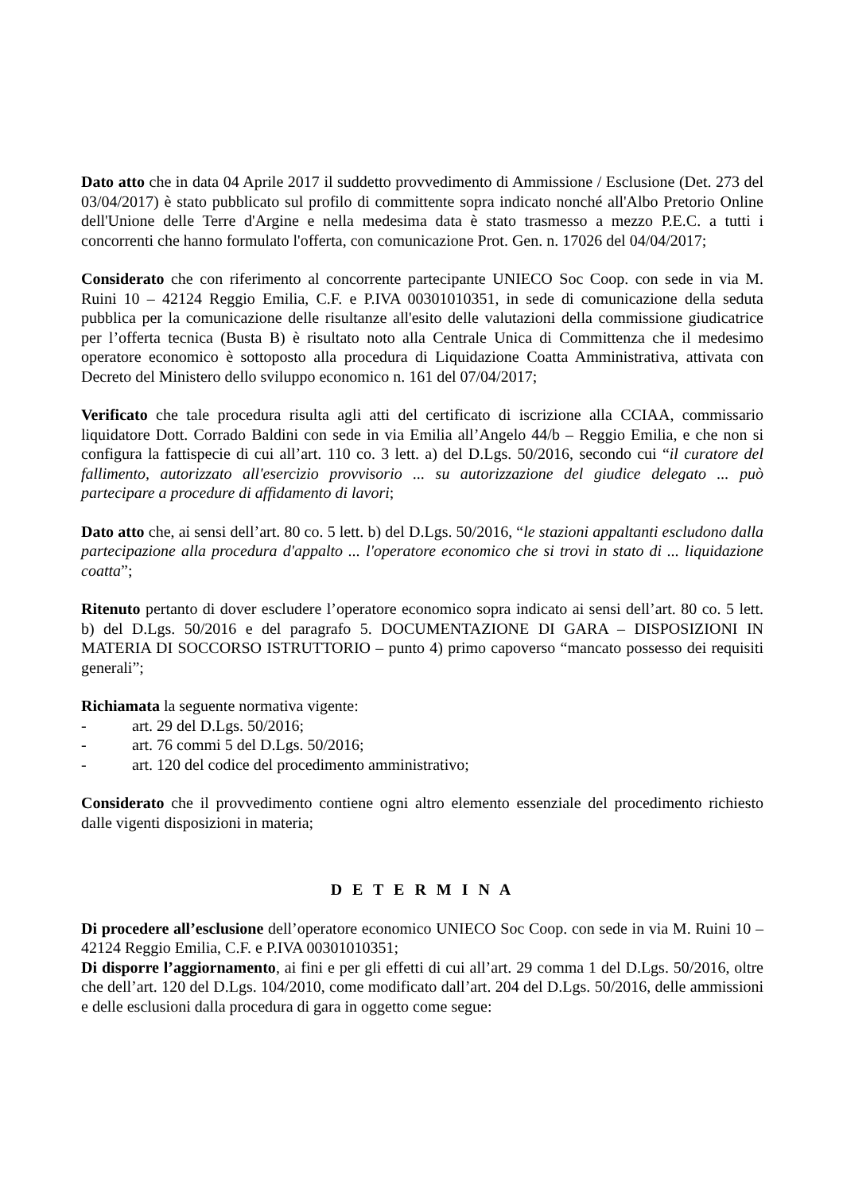Dato atto che in data 04 Aprile 2017 il suddetto provvedimento di Ammissione / Esclusione (Det. 273 del 03/04/2017) è stato pubblicato sul profilo di committente sopra indicato nonché all'Albo Pretorio Online dell'Unione delle Terre d'Argine e nella medesima data è stato trasmesso a mezzo P.E.C. a tutti i concorrenti che hanno formulato l'offerta, con comunicazione Prot. Gen. n. 17026 del 04/04/2017;
Considerato che con riferimento al concorrente partecipante UNIECO Soc Coop. con sede in via M. Ruini 10 – 42124 Reggio Emilia, C.F. e P.IVA 00301010351, in sede di comunicazione della seduta pubblica per la comunicazione delle risultanze all'esito delle valutazioni della commissione giudicatrice per l’offerta tecnica (Busta B) è risultato noto alla Centrale Unica di Committenza che il medesimo operatore economico è sottoposto alla procedura di Liquidazione Coatta Amministrativa, attivata con Decreto del Ministero dello sviluppo economico n. 161 del 07/04/2017;
Verificato che tale procedura risulta agli atti del certificato di iscrizione alla CCIAA, commissario liquidatore Dott. Corrado Baldini con sede in via Emilia all’Angelo 44/b – Reggio Emilia, e che non si configura la fattispecie di cui all’art. 110 co. 3 lett. a) del D.Lgs. 50/2016, secondo cui “il curatore del fallimento, autorizzato all'esercizio provvisorio ... su autorizzazione del giudice delegato ... può partecipare a procedure di affidamento di lavori;
Dato atto che, ai sensi dell’art. 80 co. 5 lett. b) del D.Lgs. 50/2016, “le stazioni appaltanti escludono dalla partecipazione alla procedura d'appalto ... l'operatore economico che si trovi in stato di ... liquidazione coatta”;
Ritenuto pertanto di dover escludere l’operatore economico sopra indicato ai sensi dell’art. 80 co. 5 lett. b) del D.Lgs. 50/2016 e del paragrafo 5. DOCUMENTAZIONE DI GARA – DISPOSIZIONI IN MATERIA DI SOCCORSO ISTRUTTORIO – punto 4) primo capoverso “mancato possesso dei requisiti generali”;
Richiamata la seguente normativa vigente:
- art. 29 del D.Lgs. 50/2016;
- art. 76 commi 5 del D.Lgs. 50/2016;
- art. 120 del codice del procedimento amministrativo;
Considerato che il provvedimento contiene ogni altro elemento essenziale del procedimento richiesto dalle vigenti disposizioni in materia;
D E T E R M I N A
Di procedere all’esclusione dell’operatore economico UNIECO Soc Coop. con sede in via M. Ruini 10 – 42124 Reggio Emilia, C.F. e P.IVA 00301010351;
Di disporre l’aggiornamento, ai fini e per gli effetti di cui all’art. 29 comma 1 del D.Lgs. 50/2016, oltre che dell’art. 120 del D.Lgs. 104/2010, come modificato dall’art. 204 del D.Lgs. 50/2016, delle ammissioni e delle esclusioni dalla procedura di gara in oggetto come segue: